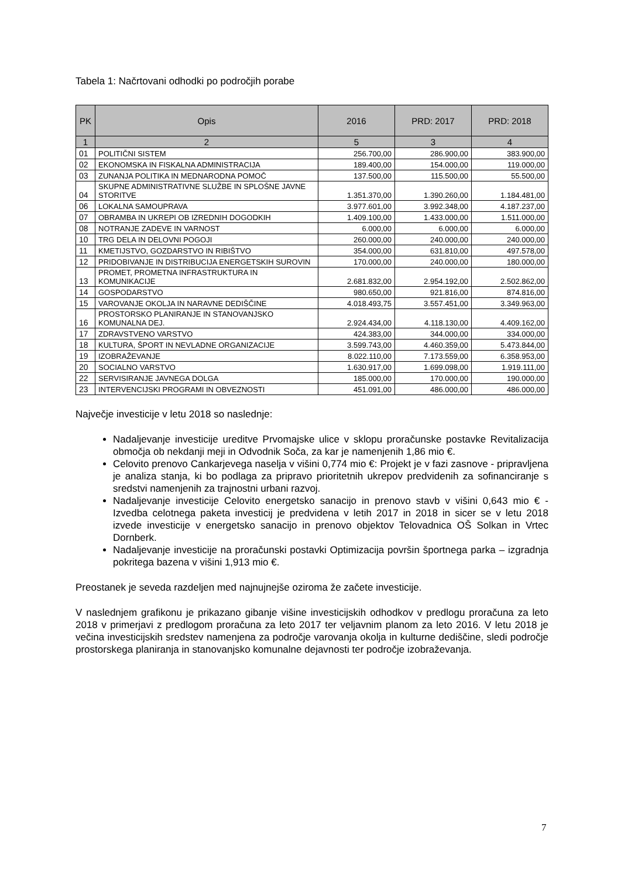Tabela 1: Načrtovani odhodki po področjih porabe
| PK | Opis | 2016 | PRD: 2017 | PRD: 2018 |
| --- | --- | --- | --- | --- |
| 1 | 2 | 5 | 3 | 4 |
| 01 | POLITIČNI SISTEM | 256.700,00 | 286.900,00 | 383.900,00 |
| 02 | EKONOMSKA IN FISKALNA ADMINISTRACIJA | 189.400,00 | 154.000,00 | 119.000,00 |
| 03 | ZUNANJA POLITIKA IN MEDNARODNA POMOČ | 137.500,00 | 115.500,00 | 55.500,00 |
| 04 | SKUPNE ADMINISTRATIVNE SLUŽBE IN SPLOŠNE JAVNE STORITVE | 1.351.370,00 | 1.390.260,00 | 1.184.481,00 |
| 06 | LOKALNA SAMOUPRAVA | 3.977.601,00 | 3.992.348,00 | 4.187.237,00 |
| 07 | OBRAMBA IN UKREPI OB IZREDNIH DOGODKIH | 1.409.100,00 | 1.433.000,00 | 1.511.000,00 |
| 08 | NOTRANJE ZADEVE IN VARNOST | 6.000,00 | 6.000,00 | 6.000,00 |
| 10 | TRG DELA IN DELOVNI POGOJI | 260.000,00 | 240.000,00 | 240.000,00 |
| 11 | KMETIJSTVO, GOZDARSTVO IN RIBIŠTVO | 354.000,00 | 631.810,00 | 497.578,00 |
| 12 | PRIDOBIVANJE IN DISTRIBUCIJA ENERGETSKIH SUROVIN | 170.000,00 | 240.000,00 | 180.000,00 |
| 13 | PROMET, PROMETNA INFRASTRUKTURA IN KOMUNIKACIJE | 2.681.832,00 | 2.954.192,00 | 2.502.862,00 |
| 14 | GOSPODARSTVO | 980.650,00 | 921.816,00 | 874.816,00 |
| 15 | VAROVANJE OKOLJA IN NARAVNE DEDIŠČINE | 4.018.493,75 | 3.557.451,00 | 3.349.963,00 |
| 16 | PROSTORSKO PLANIRANJE IN STANOVANJSKO KOMUNALNA DEJ. | 2.924.434,00 | 4.118.130,00 | 4.409.162,00 |
| 17 | ZDRAVSTVENO VARSTVO | 424.383,00 | 344.000,00 | 334.000,00 |
| 18 | KULTURA, ŠPORT IN NEVLADNE ORGANIZACIJE | 3.599.743,00 | 4.460.359,00 | 5.473.844,00 |
| 19 | IZOBRAŽEVANJE | 8.022.110,00 | 7.173.559,00 | 6.358.953,00 |
| 20 | SOCIALNO VARSTVO | 1.630.917,00 | 1.699.098,00 | 1.919.111,00 |
| 22 | SERVISIRANJE JAVNEGA DOLGA | 185.000,00 | 170.000,00 | 190.000,00 |
| 23 | INTERVENCIJSKI PROGRAMI IN OBVEZNOSTI | 451.091,00 | 486.000,00 | 486.000,00 |
Največje investicije v letu 2018 so naslednje:
Nadaljevanje investicije ureditve Prvomajske ulice v sklopu proračunske postavke Revitalizacija območja ob nekdanji meji in Odvodnik Soča, za kar je namenjenih 1,86 mio €.
Celovito prenovo Cankarjevega naselja v višini 0,774 mio €: Projekt je v fazi zasnove - pripravljena je analiza stanja, ki bo podlaga za pripravo prioritetnih ukrepov predvidenih za sofinanciranje s sredstvi namenjenih za trajnostni urbani razvoj.
Nadaljevanje investicije Celovito energetsko sanacijo in prenovo stavb v višini 0,643 mio € - Izvedba celotnega paketa investicij je predvidena v letih 2017 in 2018 in sicer se v letu 2018 izvede investicije v energetsko sanacijo in prenovo objektov Telovadnica OŠ Solkan in Vrtec Dornberk.
Nadaljevanje investicije na proračunski postavki Optimizacija površin športnega parka – izgradnja pokritega bazena v višini 1,913 mio €.
Preostanek je seveda razdeljen med najnujnejše oziroma že začete investicije.
V naslednjem grafikonu je prikazano gibanje višine investicijskih odhodkov v predlogu proračuna za leto 2018 v primerjavi z predlogom proračuna za leto 2017 ter veljavnim planom za leto 2016. V letu 2018 je večina investicijskih sredstev namenjena za področje varovanja okolja in kulturne dediščine, sledi področje prostorskega planiranja in stanovanjsko komunalne dejavnosti ter področje izobraževanja.
7